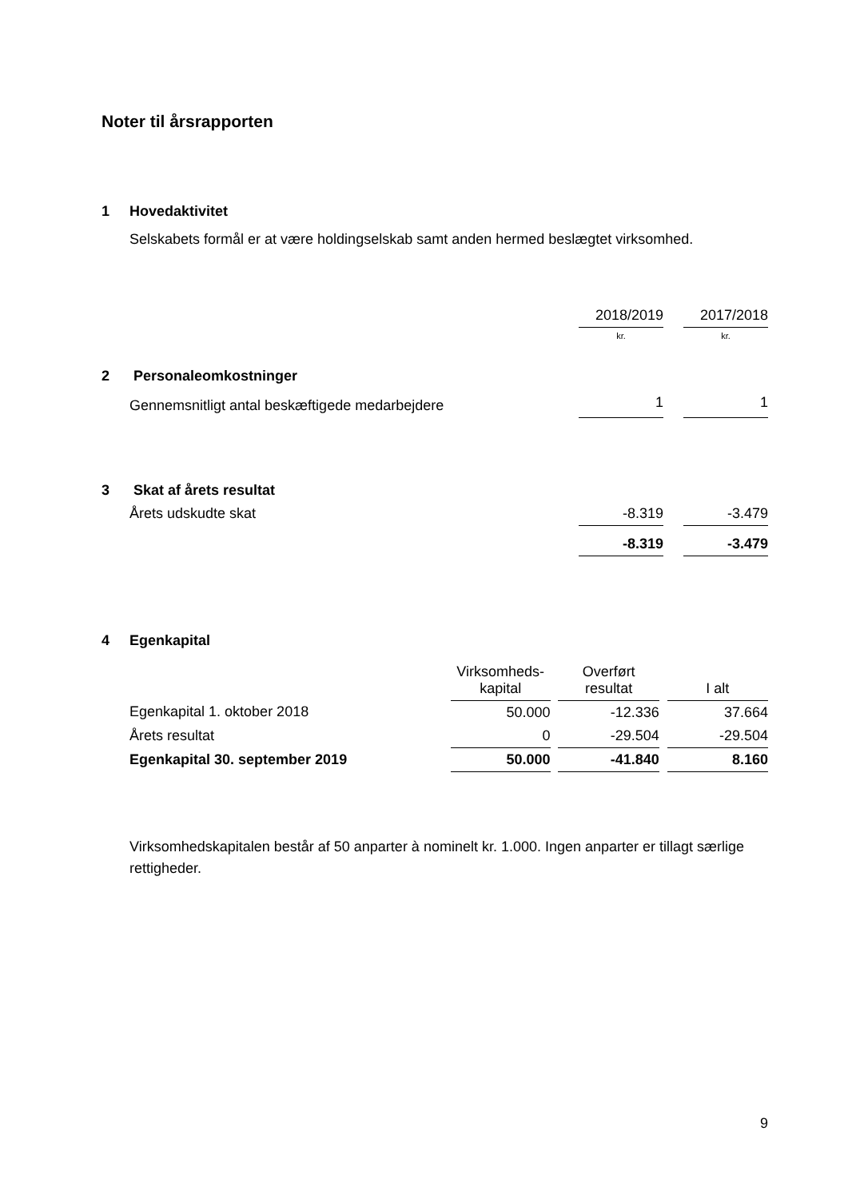Noter til årsrapporten
1 Hovedaktivitet
Selskabets formål er at være holdingselskab samt anden hermed beslægtet virksomhed.
| | 2018/2019 | | 2017/2018 |
| | kr. | | kr. |
| 2 Personaleomkostninger | | | |
| Gennemsnitligt antal beskæftigede medarbejdere | 1 | | 1 |
| 3 Skat af årets resultat | | | |
| Årets udskudte skat | -8.319 | | -3.479 |
| | -8.319 | | -3.479 |
4 Egenkapital
| | Virksomheds- kapital | | Overført resultat | | I alt |
| Egenkapital 1. oktober 2018 | 50.000 | | -12.336 | | 37.664 |
| Årets resultat | 0 | | -29.504 | | -29.504 |
| Egenkapital 30. september 2019 | 50.000 | | -41.840 | | 8.160 |
Virksomhedskapitalen består af 50 anparter à nominelt kr. 1.000. Ingen anparter er tillagt særlige rettigheder.
9